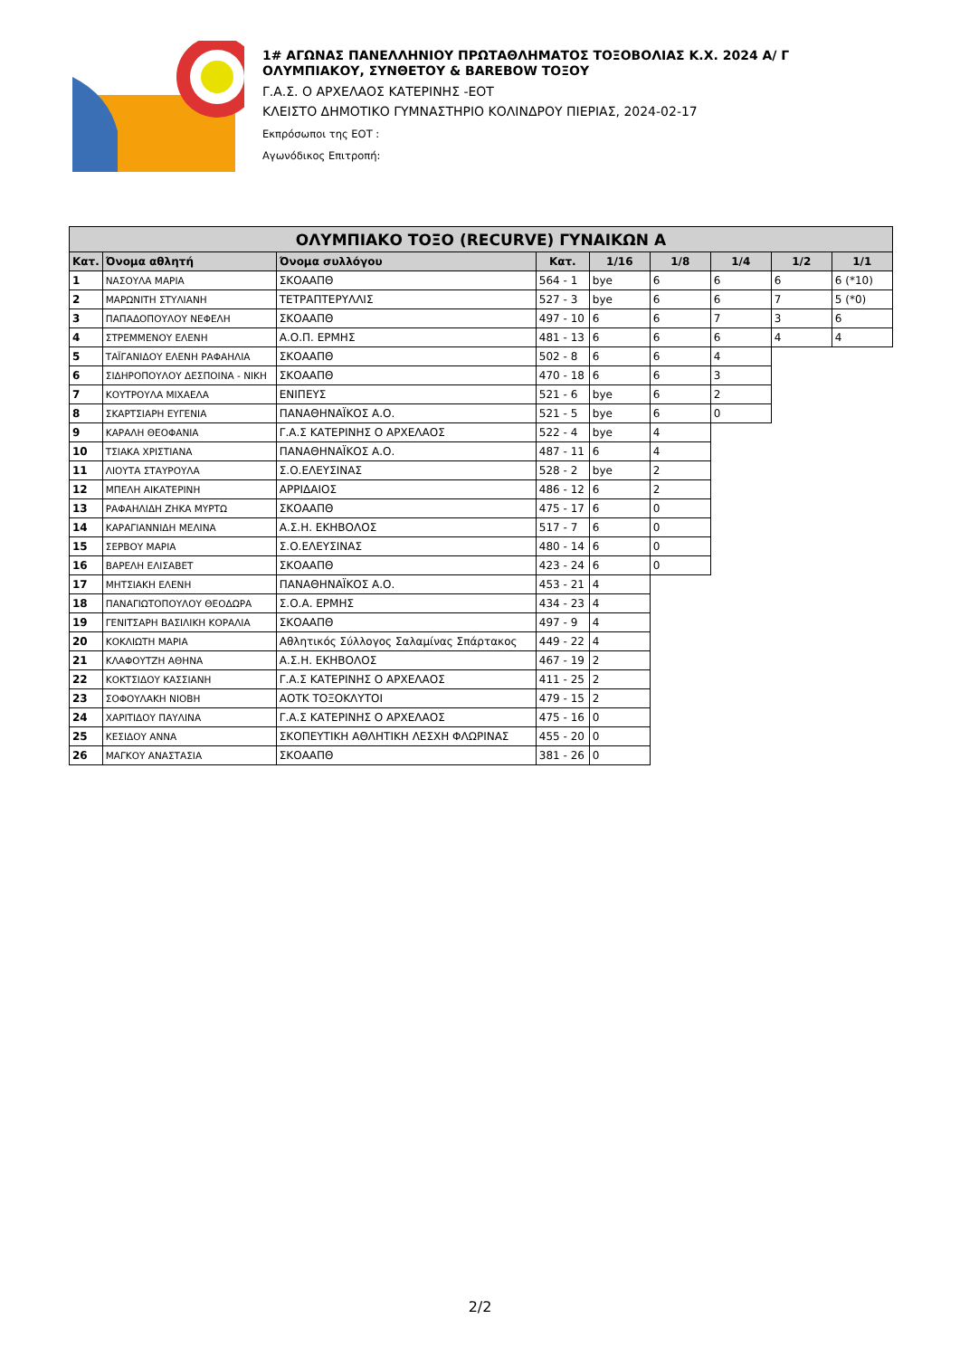1# ΑΓΩΝΑΣ ΠΑΝΕΛΛΗΝΙΟΥ ΠΡΩΤΑΘΛΗΜΑΤΟΣ ΤΟΞΟΒΟΛΙΑΣ Κ.Χ. 2024 Α/ Γ
ΟΛΥΜΠΙΑΚΟΥ, ΣΥΝΘΕΤΟΥ & BAREBOW ΤΟΞΟΥ
Γ.Α.Σ. Ο ΑΡΧΕΛΑΟΣ ΚΑΤΕΡΙΝΗΣ -ΕΟΤ
ΚΛΕΙΣΤΟ ΔΗΜΟΤΙΚΟ ΓΥΜΝΑΣΤΗΡΙΟ ΚΟΛΙΝΔΡΟΥ ΠΙΕΡΙΑΣ, 2024-02-17
Εκπρόσωποι της ΕΟΤ :
Αγωνόδικος Επιτροπή:
| ΟΛΥΜΠΙΑΚΟ ΤΟΞΟ (RECURVE) ΓΥΝΑΙΚΩΝ Α | | | | | | | | |
| --- | --- | --- | --- | --- | --- | --- | --- | --- |
| Κατ. | Όνομα αθλητή | Όνομα συλλόγου | Κατ. | 1/16 | 1/8 | 1/4 | 1/2 | 1/1 |
| 1 | ΝΑΣΟΥΛΑ ΜΑΡΙΑ | ΣΚΟΑΑΠΘ | 564 - 1 | bye | 6 | 6 | 6 | 6 (*10) |
| 2 | ΜΑΡΩΝΙΤΗ ΣΤΥΛΙΑΝΗ | ΤΕΤΡΑΠΤΕΡΥΛΛΙΣ | 527 - 3 | bye | 6 | 6 | 7 | 5 (*0) |
| 3 | ΠΑΠΑΔΟΠΟΥΛΟΥ ΝΕΦΕΛΗ | ΣΚΟΑΑΠΘ | 497 - 10 | 6 | 6 | 7 | 3 | 6 |
| 4 | ΣΤΡΕΜΜΕΝΟΥ ΕΛΕΝΗ | Α.Ο.Π. ΕΡΜΗΣ | 481 - 13 | 6 | 6 | 6 | 4 | 4 |
| 5 | ΤΑΪΓΑΝΙΔΟΥ ΕΛΕΝΗ ΡΑΦΑΗΛΙΑ | ΣΚΟΑΑΠΘ | 502 - 8 | 6 | 6 | 4 | | |
| 6 | ΣΙΔΗΡΟΠΟΥΛΟΥ ΔΕΣΠΟΙΝΑ - ΝΙΚΗ | ΣΚΟΑΑΠΘ | 470 - 18 | 6 | 6 | 3 | | |
| 7 | ΚΟΥΤΡΟΥΛΑ ΜΙΧΑΕΛΑ | ΕΝΙΠΕΥΣ | 521 - 6 | bye | 6 | 2 | | |
| 8 | ΣΚΑΡΤΣΙΑΡΗ ΕΥΓΕΝΙΑ | ΠΑΝΑΘΗΝΑΪΚΟΣ Α.Ο. | 521 - 5 | bye | 6 | 0 | | |
| 9 | ΚΑΡΑΛΗ ΘΕΟΦΑΝΙΑ | Γ.Α.Σ ΚΑΤΕΡΙΝΗΣ Ο ΑΡΧΕΛΑΟΣ | 522 - 4 | bye | 4 | | | |
| 10 | ΤΣΙΑΚΑ ΧΡΙΣΤΙΑΝΑ | ΠΑΝΑΘΗΝΑΪΚΟΣ Α.Ο. | 487 - 11 | 6 | 4 | | | |
| 11 | ΛΙΟΥΤΑ ΣΤΑΥΡΟΥΛΑ | Σ.Ο.ΕΛΕΥΣΙΝΑΣ | 528 - 2 | bye | 2 | | | |
| 12 | ΜΠΕΛΗ ΑΙΚΑΤΕΡΙΝΗ | ΑΡΡΙΔΑΙΟΣ | 486 - 12 | 6 | 2 | | | |
| 13 | ΡΑΦΑΗΛΙΔΗ ΖΗΚΑ ΜΥΡΤΩ | ΣΚΟΑΑΠΘ | 475 - 17 | 6 | 0 | | | |
| 14 | ΚΑΡΑΓΙΑΝΝΙΔΗ ΜΕΛΙΝΑ | Α.Σ.Η. ΕΚΗΒΟΛΟΣ | 517 - 7 | 6 | 0 | | | |
| 15 | ΣΕΡΒΟΥ ΜΑΡΙΑ | Σ.Ο.ΕΛΕΥΣΙΝΑΣ | 480 - 14 | 6 | 0 | | | |
| 16 | ΒΑΡΕΛΗ ΕΛΙΣΑΒΕΤ | ΣΚΟΑΑΠΘ | 423 - 24 | 6 | 0 | | | |
| 17 | ΜΗΤΣΙΑΚΗ ΕΛΕΝΗ | ΠΑΝΑΘΗΝΑΪΚΟΣ Α.Ο. | 453 - 21 | 4 | | | | |
| 18 | ΠΑΝΑΓΙΩΤΟΠΟΥΛΟΥ ΘΕΟΔΩΡΑ | Σ.Ο.Α. ΕΡΜΗΣ | 434 - 23 | 4 | | | | |
| 19 | ΓΕΝΙΤΣΑΡΗ ΒΑΣΙΛΙΚΗ ΚΟΡΑΛΙΑ | ΣΚΟΑΑΠΘ | 497 - 9 | 4 | | | | |
| 20 | ΚΟΚΛΙΩΤΗ ΜΑΡΙΑ | Αθλητικός Σύλλογος Σαλαμίνας Σπάρτακος | 449 - 22 | 4 | | | | |
| 21 | ΚΛΑΦΟΥΤΖΗ ΑΘΗΝΑ | Α.Σ.Η. ΕΚΗΒΟΛΟΣ | 467 - 19 | 2 | | | | |
| 22 | ΚΟΚΤΣΙΔΟΥ ΚΑΣΣΙΑΝΗ | Γ.Α.Σ ΚΑΤΕΡΙΝΗΣ Ο ΑΡΧΕΛΑΟΣ | 411 - 25 | 2 | | | | |
| 23 | ΣΟΦΟΥΛΑΚΗ ΝΙΟΒΗ | ΑΟΤΚ ΤΟΞΟΚΛΥΤΟΙ | 479 - 15 | 2 | | | | |
| 24 | ΧΑΡΙΤΙΔΟΥ ΠΑΥΛΙΝΑ | Γ.Α.Σ ΚΑΤΕΡΙΝΗΣ Ο ΑΡΧΕΛΑΟΣ | 475 - 16 | 0 | | | | |
| 25 | ΚΕΣΙΔΟΥ ΑΝΝΑ | ΣΚΟΠΕΥΤΙΚΗ ΑΘΛΗΤΙΚΗ ΛΕΣΧΗ ΦΛΩΡΙΝΑΣ | 455 - 20 | 0 | | | | |
| 26 | ΜΑΓΚΟΥ ΑΝΑΣΤΑΣΙΑ | ΣΚΟΑΑΠΘ | 381 - 26 | 0 | | | | |
2/2